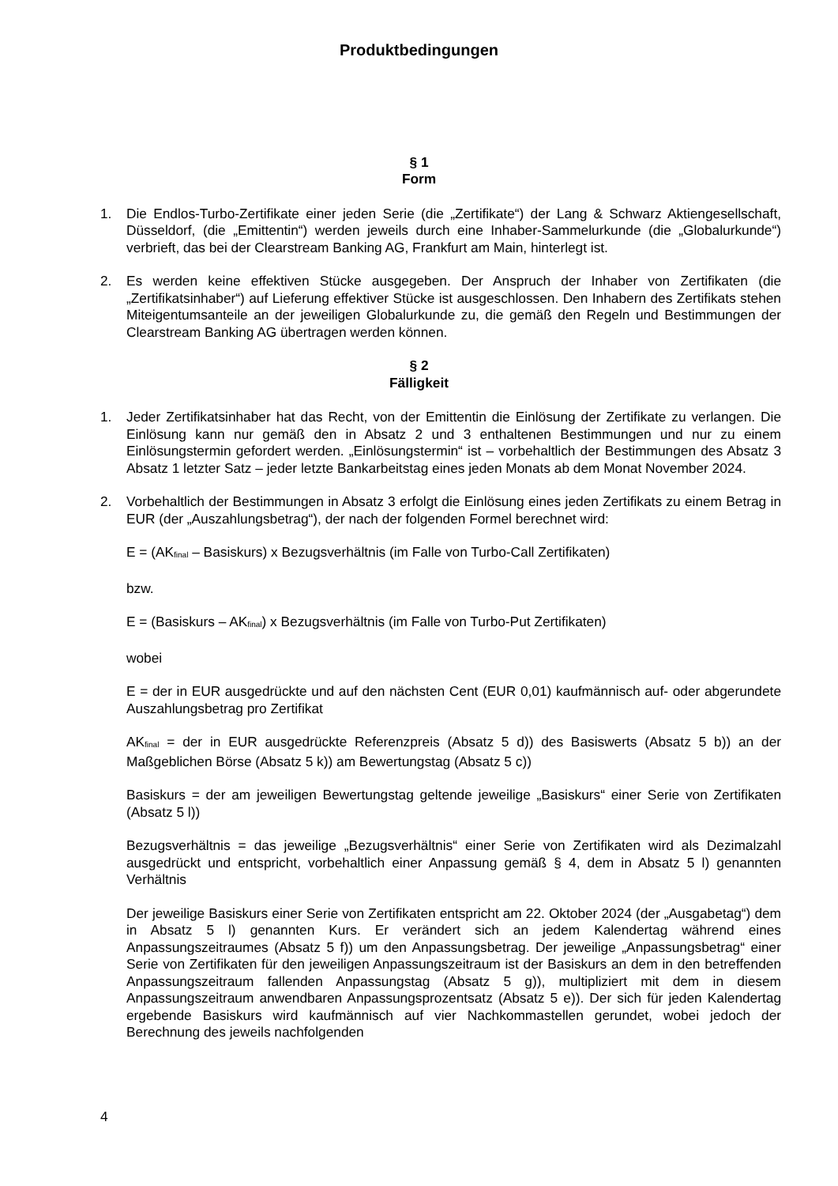Produktbedingungen
§ 1
Form
1. Die Endlos-Turbo-Zertifikate einer jeden Serie (die „Zertifikate“) der Lang & Schwarz Aktiengesellschaft, Düsseldorf, (die „Emittentin“) werden jeweils durch eine Inhaber-Sammelurkunde (die „Globalurkunde“) verbrieft, das bei der Clearstream Banking AG, Frankfurt am Main, hinterlegt ist.
2. Es werden keine effektiven Stücke ausgegeben. Der Anspruch der Inhaber von Zertifikaten (die „Zertifikatsinhaber“) auf Lieferung effektiver Stücke ist ausgeschlossen. Den Inhabern des Zertifikats stehen Miteigentumsanteile an der jeweiligen Globalurkunde zu, die gemäß den Regeln und Bestimmungen der Clearstream Banking AG übertragen werden können.
§ 2
Fälligkeit
1. Jeder Zertifikatsinhaber hat das Recht, von der Emittentin die Einlösung der Zertifikate zu verlangen. Die Einlösung kann nur gemäß den in Absatz 2 und 3 enthaltenen Bestimmungen und nur zu einem Einlösungstermin gefordert werden. „Einlösungstermin“ ist – vorbehaltlich der Bestimmungen des Absatz 3 Absatz 1 letzter Satz – jeder letzte Bankarbeitstag eines jeden Monats ab dem Monat November 2024.
2. Vorbehaltlich der Bestimmungen in Absatz 3 erfolgt die Einlösung eines jeden Zertifikats zu einem Betrag in EUR (der „Auszahlungsbetrag“), der nach der folgenden Formel berechnet wird:
E = (AK<sub>final</sub> – Basiskurs) x Bezugsverhältnis (im Falle von Turbo-Call Zertifikaten)
bzw.
E = (Basiskurs – AK<sub>final</sub>) x Bezugsverhältnis (im Falle von Turbo-Put Zertifikaten)
wobei
E = der in EUR ausgedrückte und auf den nächsten Cent (EUR 0,01) kaufmännisch auf- oder abgerundete Auszahlungsbetrag pro Zertifikat
AK<sub>final</sub> = der in EUR ausgedrückte Referenzpreis (Absatz 5 d)) des Basiswerts (Absatz 5 b)) an der Maßgeblichen Börse (Absatz 5 k)) am Bewertungstag (Absatz 5 c))
Basiskurs = der am jeweiligen Bewertungstag geltende jeweilige „Basiskurs“ einer Serie von Zertifikaten (Absatz 5 l))
Bezugsverhältnis = das jeweilige „Bezugsverhältnis“ einer Serie von Zertifikaten wird als Dezimalzahl ausgedrückt und entspricht, vorbehaltlich einer Anpassung gemäß § 4, dem in Absatz 5 l) genannten Verhältnis
Der jeweilige Basiskurs einer Serie von Zertifikaten entspricht am 22. Oktober 2024 (der „Ausgabetag“) dem in Absatz 5 l) genannten Kurs. Er verändert sich an jedem Kalendertag während eines Anpassungszeitraumes (Absatz 5 f)) um den Anpassungsbetrag. Der jeweilige „Anpassungsbetrag“ einer Serie von Zertifikaten für den jeweiligen Anpassungszeitraum ist der Basiskurs an dem in den betreffenden Anpassungszeitraum fallenden Anpassungstag (Absatz 5 g)), multipliziert mit dem in diesem Anpassungszeitraum anwendbaren Anpassungsprozentsatz (Absatz 5 e)). Der sich für jeden Kalendertag ergebende Basiskurs wird kaufmännisch auf vier Nachkommastellen gerundet, wobei jedoch der Berechnung des jeweils nachfolgenden
4